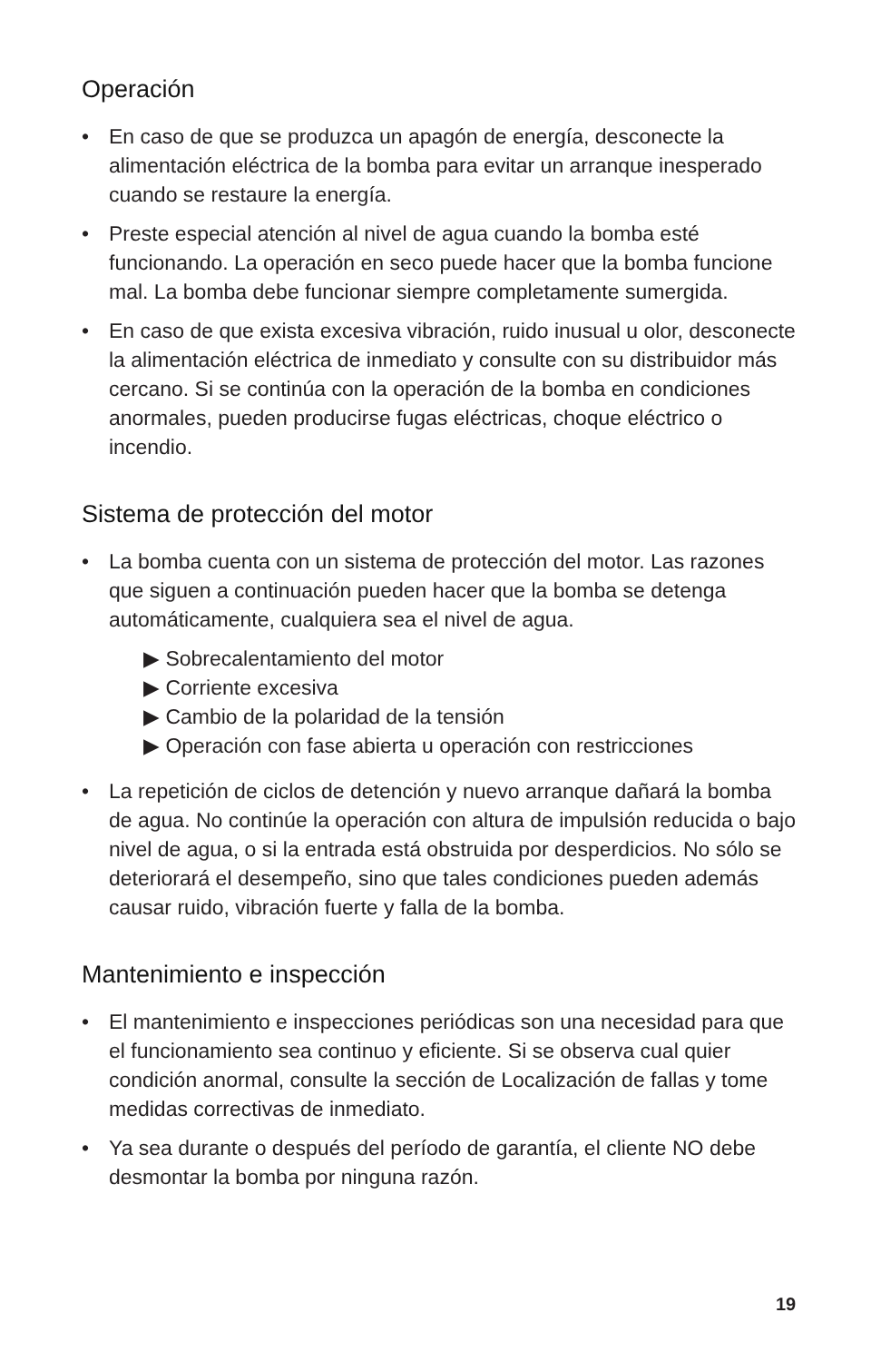Operación
• En caso de que se produzca un apagón de energía, desconecte la alimentación eléctrica de la bomba para evitar un arranque inesperado cuando se restaure la energía.
• Preste especial atención al nivel de agua cuando la bomba esté funcionando. La operación en seco puede hacer que la bomba funcione mal. La bomba debe funcionar siempre completamente sumergida.
• En caso de que exista excesiva vibración, ruido inusual u olor, desconecte la alimentación eléctrica de inmediato y consulte con su distribuidor más cercano. Si se continúa con la operación de la bomba en condiciones anormales, pueden producirse fugas eléctricas, choque eléctrico o incendio.
Sistema de protección del motor
• La bomba cuenta con un sistema de protección del motor. Las razones que siguen a continuación pueden hacer que la bomba se detenga automáticamente, cualquiera sea el nivel de agua.
▶ Sobrecalentamiento del motor
▶ Corriente excesiva
▶ Cambio de la polaridad de la tensión
▶ Operación con fase abierta u operación con restricciones
• La repetición de ciclos de detención y nuevo arranque dañará la bomba de agua. No continúe la operación con altura de impulsión reducida o bajo nivel de agua, o si la entrada está obstruida por desperdicios. No sólo se deteriorará el desempeño, sino que tales condiciones pueden además causar ruido, vibración fuerte y falla de la bomba.
Mantenimiento e inspección
• El mantenimiento e inspecciones periódicas son una necesidad para que el funcionamiento sea continuo y eficiente. Si se observa cual quier condición anormal, consulte la sección de Localización de fallas y tome medidas correctivas de inmediato.
• Ya sea durante o después del período de garantía, el cliente NO debe desmontar la bomba por ninguna razón.
19